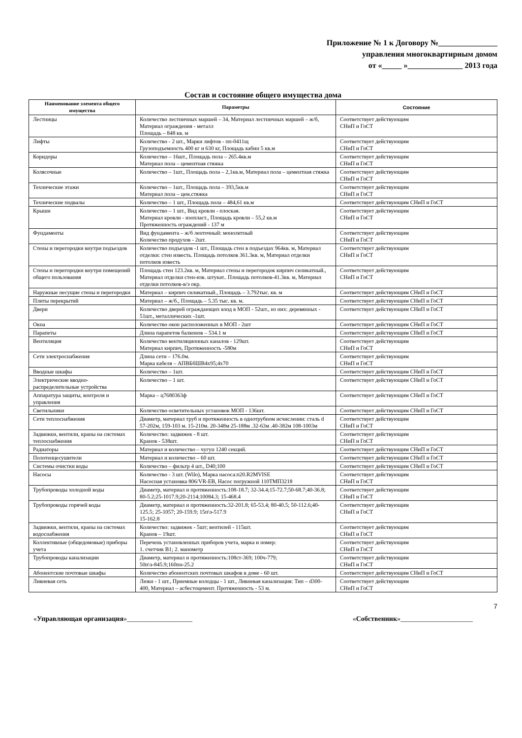Приложение № 1 к Договору №_______________
управления многоквартирным домом
от «_____ »______________ 2013 года
Состав и состояние общего имущества дома
| Наименование элемента общего имущества | Параметры | Состояние |
| --- | --- | --- |
| Лестницы | Количество лестничных маршей – 34, Материал лестничных маршей – ж/б, Материал ограждения - металл Площадь – 848 кв. м | Соответствует действующим СНиП и ГоСТ |
| Лифты | Количество - 2 шт., Марки лифтов - пп-0411щ Грузоподъемность 400 кг и 630 кг, Площадь кабин 5 кв.м | Соответствует действующим СНиП и ГоСТ |
| Коридоры | Количество – 16шт., Площадь пола – 265.4кв.м Материал пола – цементная стяжка | Соответствует действующим СНиП и ГоСТ |
| Колясочные | Количество – 1шт., Площадь пола – 2,1кв.м, Материал пола – цементная стяжка | Соответствует действующим СНиП и ГоСТ |
| Технические этажи | Количество – 1шт., Площадь пола – 393,5кв.м Материал пола – цем.стяжка | Соответствует действующим СНиП и ГоСТ |
| Технические подвалы | Количество – 1 шт., Площадь пола – 484,61 кв.м | Соответствует действующим СНиП и ГоСТ |
| Крыши | Количество – 1 шт., Вид кровли - плоская. Материал кровли - изопласт., Площадь кровли – 55,2 кв.м Протяженность ограждений - 137 м | Соответствует действующим СНиП и ГоСТ |
| Фундаменты | Вид фундамента – ж/б ленточный: монолитный Количество продухов - 2шт. | Соответствует действующим СНиП и ГоСТ |
| Стены и перегородки внутри подъездов | Количество подъездов -1 шт., Площадь стен в подъездах 964кв. м, Материал отделки: стен известь. Площадь потолков 361.3кв. м, Материал отделки потолков известь | Соответствует действующим СНиП и ГоСТ |
| Стены и перегородки внутри помещений общего пользования | Площадь стен 123.2кв. м, Материал стены и перегородок кирпич силикатный., Материал отделки стен-изв. штукат.. Площадь потолков-41.3кв. м, Материал отделки потолков-в/э окр. | Соответствует действующим СНиП и ГоСТ |
| Наружные несущие стены и перегородки | Материал – кирпич силикатный., Площадь – 3.792тыс. кв. м | Соответствует действующим СНиП и ГоСТ |
| Плиты перекрытий | Материал – ж/б., Площадь – 5.35 тыс. кв. м. | Соответствует действующим СНиП и ГоСТ |
| Двери | Количество дверей ограждающих вход в МОП - 52шт., из них: деревянных - 51шт., металлических -1шт. | Соответствует действующим СНиП и ГоСТ |
| Окна | Количество окон расположенных в МОП - 2шт | Соответствует действующим СНиП и ГоСТ |
| Парапеты | Длина парапетов балконов – 534.1 м | Соответствует действующим СНиП и ГоСТ |
| Вентиляция | Количество вентиляционных каналов - 129шт. Материал кирпич, Протяженность -580м | Соответствует действующим СНиП и ГоСТ |
| Сети электроснабжения | Длина сети – 176.0м. Марка кабеля – АПВБбШВ4х95;4х70 | Соответствует действующим СНиП и ГоСТ |
| Вводные шкафы | Количество – 1шт. | Соответствует действующим СНиП и ГоСТ |
| Электрические вводно-распределительные устройства | Количество – 1 шт. | Соответствует действующим СНиП и ГоСТ |
| Аппаратура защиты, контроля и управления | Марка – ц7680363ф | Соответствует действующим СНиП и ГоСТ |
| Светильники | Количество осветительных установок МОП - 136шт. | Соответствует действующим СНиП и ГоСТ |
| Сети теплоснабжения | Диаметр, материал труб и протяженность в однотрубном исчислении: сталь d 57-202м, 159-103 м. 15-210м. 20-348м 25-188м .32-63м .40-382м 108-1003м | Соответствует действующим СНиП и ГоСТ |
| Задвижки, вентили, краны на системах теплоснабжения | Количество: задвижек - 8 шт. Кранов - 538шт. | Соответствует действующим СНиП и ГоСТ |
| Радиаторы | Материал и количество – чугун 1240 секций. | Соответствует действующим СНиП и ГоСТ |
| Полотенцесушители | Материал и количество – 60 шт. | Соответствует действующим СНиП и ГоСТ |
| Системы очистки воды | Количество – фильтр 4 шт., D40;100 | Соответствует действующим СНиП и ГоСТ |
| Насосы | Количество - 3 шт. (Wilo), Марка насоса:п20.R2MVISE Насосная установка 806/VR-EB, Насос погружной 110ТМП3218 | Соответствует действующим СНиП и ГоСТ |
| Трубопроводы холодной воды | Диаметр, материал и протяженность:108-18.7; 32-34.4;15-72.7;50-68.7;40-36.8; 80-5.2;25-1017.9;20-2114;10084.3; 15-468.4 | Соответствует действующим СНиП и ГоСТ |
| Трубопроводы горячей воды | Диаметр, материал и протяженность:32-201.8; 65-53.4; 80-40.5; 50-112.6;40-125.5; 25-1057; 20-159.9; 15п\э-517.9 15-162.8 | Соответствует действующим СНиП и ГоСТ |
| Задвижки, вентили, краны на системах водоснабжения | Количество: задвижек - 5шт; вентилей - 115шт. Кранов – 19шт. | Соответствует действующим СНиП и ГоСТ |
| Коллективные (общедомовые) приборы учета | Перечень установленных приборов учета, марка и номер: 1. счетчик В1; 2. манометр | Соответствует действующим СНиП и ГоСТ |
| Трубопроводы канализации | Диаметр, материал и протяженность:108ст-369; 100ч-779; 50п\э-845.9;160пн-25.2 | Соответствует действующим СНиП и ГоСТ |
| Абонентские почтовые шкафы | Количество абонентских почтовых шкафов в доме - 60 шт. | Соответствует действующим СНиП и ГоСТ |
| Ливневая сеть | Люки - 1 шт., Приемные колодцы - 1 шт., Ливневая канализация: Тип – d300-400, Материал – асбестоцемент. Протяженность - 53 м. | Соответствует действующим СНиП и ГоСТ |
7
«Управляющая организация»___________________ «Собственник»_____________________